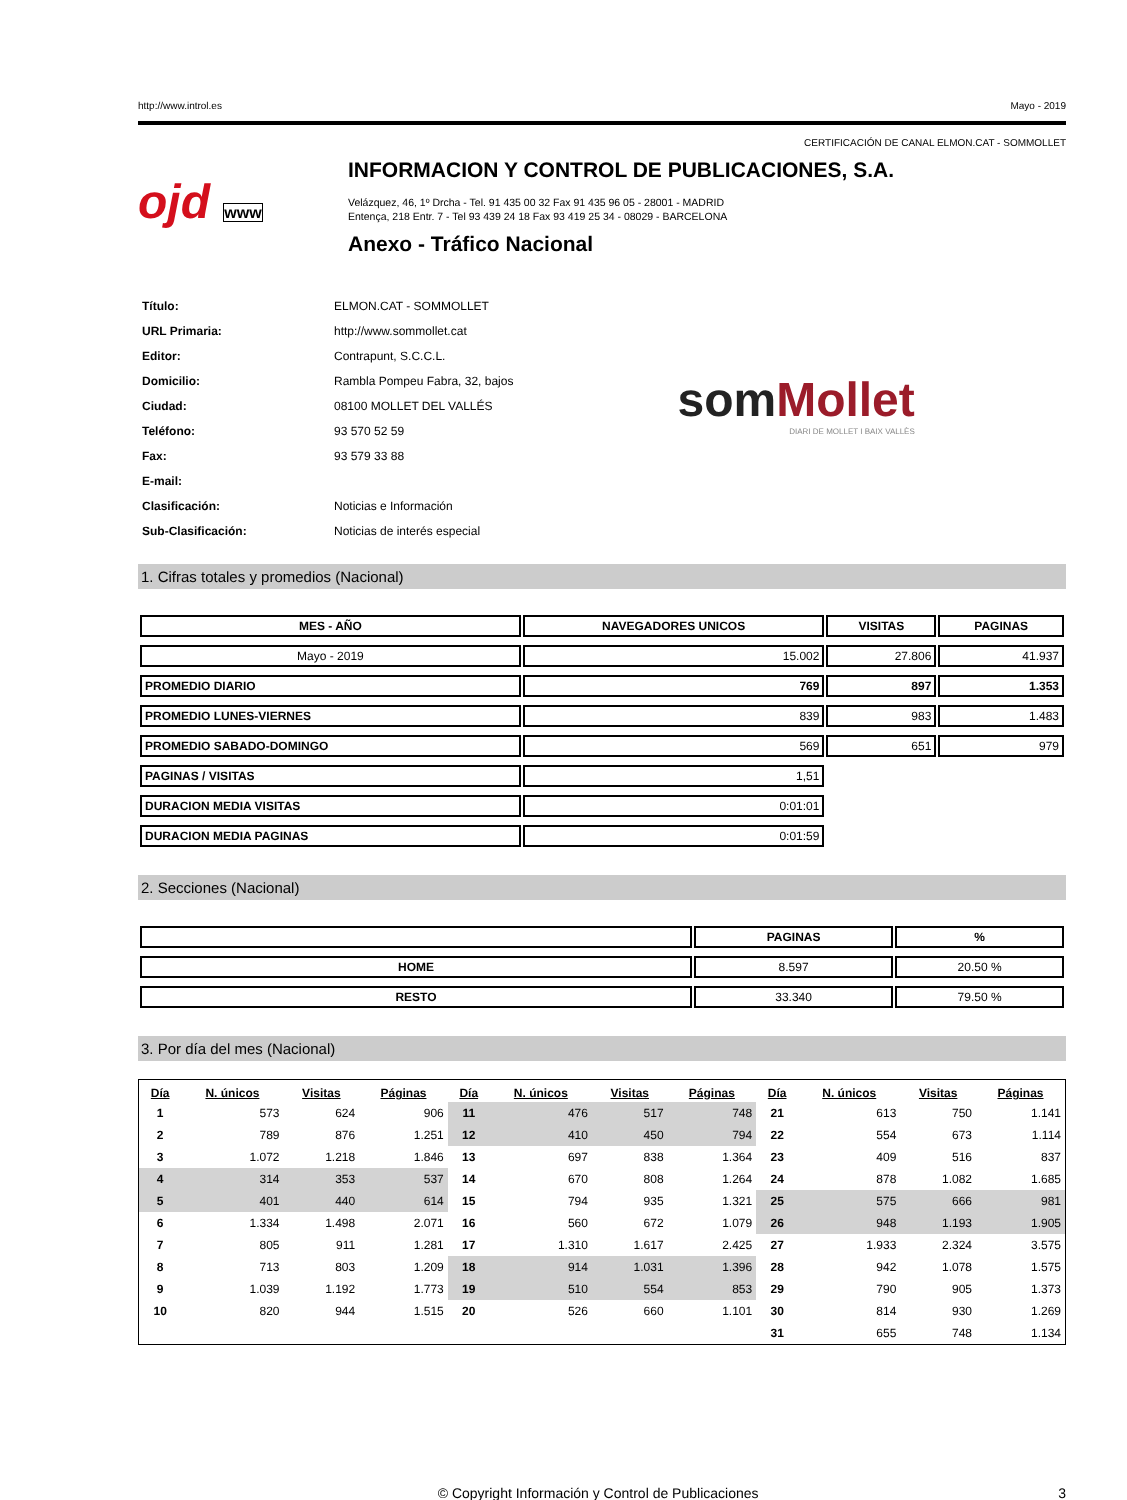http://www.introl.es Mayo - 2019
CERTIFICACIÓN DE CANAL ELMON.CAT - SOMMOLLET
ojd www
INFORMACION Y CONTROL DE PUBLICACIONES, S.A.
Velázquez, 46, 1º Drcha - Tel. 91 435 00 32 Fax 91 435 96 05 - 28001 - MADRID
Entença, 218 Entr. 7 - Tel 93 439 24 18 Fax 93 419 25 34 - 08029 - BARCELONA
Anexo - Tráfico Nacional
| Título: | ELMON.CAT - SOMMOLLET |
| URL Primaria: | http://www.sommollet.cat |
| Editor: | Contrapunt, S.C.C.L. |
| Domicilio: | Rambla Pompeu Fabra, 32, bajos |
| Ciudad: | 08100 MOLLET DEL VALLÉS |
| Teléfono: | 93 570 52 59 |
| Fax: | 93 579 33 88 |
| E-mail: | |
| Clasificación: | Noticias e Información |
| Sub-Clasificación: | Noticias de interés especial |
som Mollet
DIARI DE MOLLET I BAIX VALLÈS
1. Cifras totales y promedios (Nacional)
| MES - AÑO | NAVEGADORES UNICOS | VISITAS | PAGINAS |
| --- | --- | --- | --- |
| Mayo - 2019 | 15.002 | 27.806 | 41.937 |
| PROMEDIO DIARIO | 769 | 897 | 1.353 |
| PROMEDIO LUNES-VIERNES | 839 | 983 | 1.483 |
| PROMEDIO SABADO-DOMINGO | 569 | 651 | 979 |
| PAGINAS / VISITAS | 1,51 | | |
| DURACION MEDIA VISITAS | 0:01:01 | | |
| DURACION MEDIA PAGINAS | 0:01:59 | | |
2. Secciones (Nacional)
| | PAGINAS | % |
| --- | --- | --- |
| HOME | 8.597 | 20.50 % |
| RESTO | 33.340 | 79.50 % |
3. Por día del mes (Nacional)
| Día | N. únicos | Visitas | Páginas | Día | N. únicos | Visitas | Páginas | Día | N. únicos | Visitas | Páginas |
| --- | --- | --- | --- | --- | --- | --- | --- | --- | --- | --- | --- |
| 1 | 573 | 624 | 906 | 11 | 476 | 517 | 748 | 21 | 613 | 750 | 1.141 |
| 2 | 789 | 876 | 1.251 | 12 | 410 | 450 | 794 | 22 | 554 | 673 | 1.114 |
| 3 | 1.072 | 1.218 | 1.846 | 13 | 697 | 838 | 1.364 | 23 | 409 | 516 | 837 |
| 4 | 314 | 353 | 537 | 14 | 670 | 808 | 1.264 | 24 | 878 | 1.082 | 1.685 |
| 5 | 401 | 440 | 614 | 15 | 794 | 935 | 1.321 | 25 | 575 | 666 | 981 |
| 6 | 1.334 | 1.498 | 2.071 | 16 | 560 | 672 | 1.079 | 26 | 948 | 1.193 | 1.905 |
| 7 | 805 | 911 | 1.281 | 17 | 1.310 | 1.617 | 2.425 | 27 | 1.933 | 2.324 | 3.575 |
| 8 | 713 | 803 | 1.209 | 18 | 914 | 1.031 | 1.396 | 28 | 942 | 1.078 | 1.575 |
| 9 | 1.039 | 1.192 | 1.773 | 19 | 510 | 554 | 853 | 29 | 790 | 905 | 1.373 |
| 10 | 820 | 944 | 1.515 | 20 | 526 | 660 | 1.101 | 30 | 814 | 930 | 1.269 |
| | | | | | | | | 31 | 655 | 748 | 1.134 |
© Copyright Información y Control de Publicaciones 3